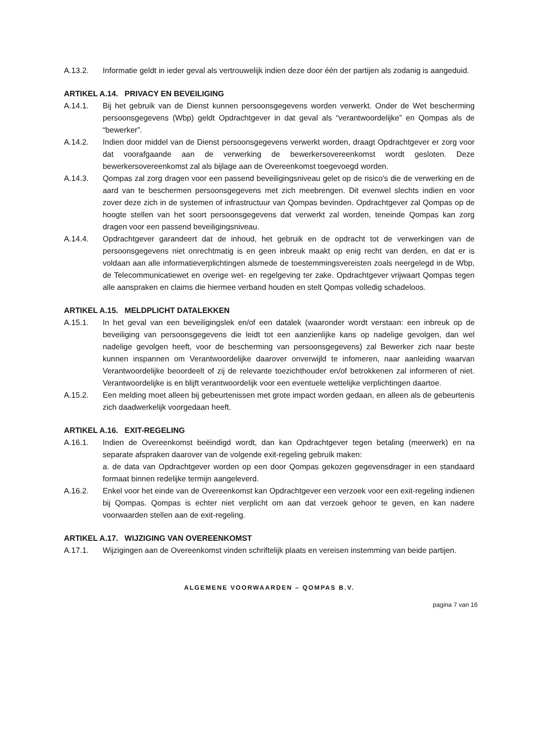A.13.2. Informatie geldt in ieder geval als vertrouwelijk indien deze door één der partijen als zodanig is aangeduid.
ARTIKEL A.14. PRIVACY EN BEVEILIGING
A.14.1. Bij het gebruik van de Dienst kunnen persoonsgegevens worden verwerkt. Onder de Wet bescherming persoonsgegevens (Wbp) geldt Opdrachtgever in dat geval als “verantwoordelijke” en Qompas als de “bewerker”.
A.14.2. Indien door middel van de Dienst persoonsgegevens verwerkt worden, draagt Opdrachtgever er zorg voor dat voorafgaande aan de verwerking de bewerkersovereenkomst wordt gesloten. Deze bewerkersovereenkomst zal als bijlage aan de Overeenkomst toegevoegd worden.
A.14.3. Qompas zal zorg dragen voor een passend beveiligingsniveau gelet op de risico's die de verwerking en de aard van te beschermen persoonsgegevens met zich meebrengen. Dit evenwel slechts indien en voor zover deze zich in de systemen of infrastructuur van Qompas bevinden. Opdrachtgever zal Qompas op de hoogte stellen van het soort persoonsgegevens dat verwerkt zal worden, teneinde Qompas kan zorg dragen voor een passend beveiligingsniveau.
A.14.4. Opdrachtgever garandeert dat de inhoud, het gebruik en de opdracht tot de verwerkingen van de persoonsgegevens niet onrechtmatig is en geen inbreuk maakt op enig recht van derden, en dat er is voldaan aan alle informatieverplichtingen alsmede de toestemmingsvereisten zoals neergelegd in de Wbp, de Telecommunicatiewet en overige wet- en regelgeving ter zake. Opdrachtgever vrijwaart Qompas tegen alle aanspraken en claims die hiermee verband houden en stelt Qompas volledig schadeloos.
ARTIKEL A.15. MELDPLICHT DATALEKKEN
A.15.1. In het geval van een beveiligingslek en/of een datalek (waaronder wordt verstaan: een inbreuk op de beveiliging van persoonsgegevens die leidt tot een aanzienlijke kans op nadelige gevolgen, dan wel nadelige gevolgen heeft, voor de bescherming van persoonsgegevens) zal Bewerker zich naar beste kunnen inspannen om Verantwoordelijke daarover onverwijld te infomeren, naar aanleiding waarvan Verantwoordelijke beoordeelt of zij de relevante toezichthouder en/of betrokkenen zal informeren of niet. Verantwoordelijke is en blijft verantwoordelijk voor een eventuele wettelijke verplichtingen daartoe.
A.15.2. Een melding moet alleen bij gebeurtenissen met grote impact worden gedaan, en alleen als de gebeurtenis zich daadwerkelijk voorgedaan heeft.
ARTIKEL A.16. EXIT-REGELING
A.16.1. Indien de Overeenkomst beëindigd wordt, dan kan Opdrachtgever tegen betaling (meerwerk) en na separate afspraken daarover van de volgende exit-regeling gebruik maken:
a. de data van Opdrachtgever worden op een door Qompas gekozen gegevensdrager in een standaard formaat binnen redelijke termijn aangeleverd.
A.16.2. Enkel voor het einde van de Overeenkomst kan Opdrachtgever een verzoek voor een exit-regeling indienen bij Qompas. Qompas is echter niet verplicht om aan dat verzoek gehoor te geven, en kan nadere voorwaarden stellen aan de exit-regeling.
ARTIKEL A.17. WIJZIGING VAN OVEREENKOMST
A.17.1. Wijzigingen aan de Overeenkomst vinden schriftelijk plaats en vereisen instemming van beide partijen.
ALGEMENE VOORWAARDEN – QOMPAS B.V.
pagina 7 van 16